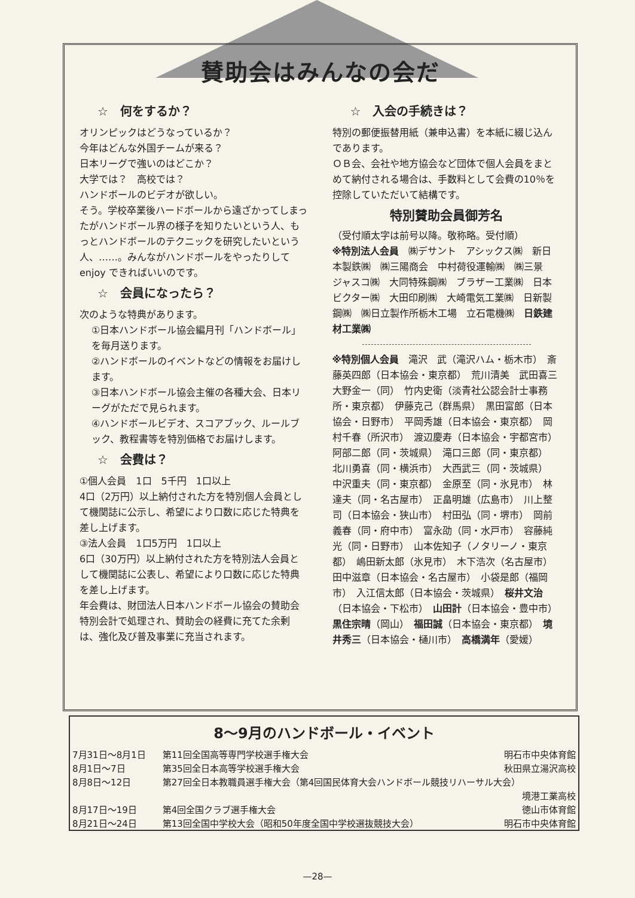賛助会はみんなの会だ
☆　何をするか？
オリンピックはどうなっているか？
今年はどんな外国チームが来る？
日本リーグで強いのはどこか？
大学では？　高校では？
ハンドボールのビデオが欲しい。
そう。学校卒業後ハードボールから遠ざかってしまったがハンドボール界の様子を知りたいという人、もっとハンドボールのテクニックを研究したいという人、……。みんながハンドボールをやったりして enjoy できればいいのです。
☆　会員になったら？
次のような特典があります。
①日本ハンドボール協会編月刊「ハンドボール」を毎月送ります。
②ハンドボールのイベントなどの情報をお届けします。
③日本ハンドボール協会主催の各種大会、日本リーグがただで見られます。
④ハンドボールビデオ、スコアブック、ルールブック、教程書等を特別価格でお届けします。
☆　会費は？
①個人会員　1口　5千円　1口以上
4口（2万円）以上納付された方を特別個人会員として機関誌に公示し、希望により口数に応じた特典を差し上げます。
③法人会員　1口5万円　1口以上
6口（30万円）以上納付された方を特別法人会員として機関誌に公表し、希望により口数に応じた特典を差し上げます。
年会費は、財団法人日本ハンドボール協会の賛助会特別会計で処理され、賛助会の経費に充てた余剰は、強化及び普及事業に充当されます。
☆　入会の手続きは？
特別の郵便振替用紙（兼申込書）を本紙に綴じ込んであります。
ＯＢ会、会社や地方協会など団体で個人会員をまとめて納付される場合は、手数料として会費の10％を控除していただいて結構です。
特別賛助会員御芳名
（受付順太字は前号以降。敬称略。受付順）
※特別法人会員　㈱デサント　アシックス㈱　新日本製鉄㈱　㈱三陽商会　中村荷役運輸㈱　㈱三景　ジャスコ㈱　大同特殊鋼㈱　ブラザー工業㈱　日本ビクター㈱　大田印刷㈱　大崎電気工業㈱　日新製鋼㈱　㈱日立製作所栃木工場　立石電機㈱　日鉄建材工業㈱
※特別個人会員　滝沢　武（滝沢ハム・栃木市）　斎藤英四郎（日本協会・東京都）　荒川清美　武田喜三　大野金一（同）　竹内史衛（淡青社公認会計士事務所・東京都）　伊藤克己（群馬県）　黒田富郎（日本協会・日野市）　平岡秀雄（日本協会・東京都）　岡村千春（所沢市）　渡辺慶寿（日本協会・宇都宮市）　阿部二郎（同・茨城県）　滝口三郎（同・東京都）　北川勇喜（同・横浜市）　大西武三（同・茨城県）　中沢重夫（同・東京都）　金原至（同・氷見市）　林達夫（同・名古屋市）　正畠明雄（広島市）　川上整司（日本協会・狭山市）　村田弘（同・堺市）　岡前義春（同・府中市）　富永劭（同・水戸市）　容藤純光（同・日野市）　山本佐知子（ノタリーノ・東京都）　嶋田新太郎（氷見市）　木下浩次（名古屋市）　田中滋章（日本協会・名古屋市）　小袋是郎（福岡市）　入江信太郎（日本協会・茨城県）　桜井文治（日本協会・下松市）　山田計（日本協会・豊中市）　黒住宗晴（岡山）　福田誠（日本協会・東京都）　境井秀三（日本協会・樋川市）　高橋満年（愛媛）
8～9月のハンドボール・イベント
| 7月31日～8月1日 | 第11回全国高等専門学校選手権大会 | 明石市中央体育館 |
| 8月1日～7日 | 第35回全日本高等学校選手権大会 | 秋田県立湯沢高校 |
| 8月8日～12日 | 第27回全日本教職員選手権大会（第4回国民体育大会ハンドボール競技リハーサル大会） | |
| | | 境港工業高校 |
| 8月17日～19日 | 第4回全国クラブ選手権大会 | 徳山市体育館 |
| 8月21日～24日 | 第13回全国中学校大会（昭和50年度全国中学校選抜競技大会） | 明石市中央体育館 |
—28—